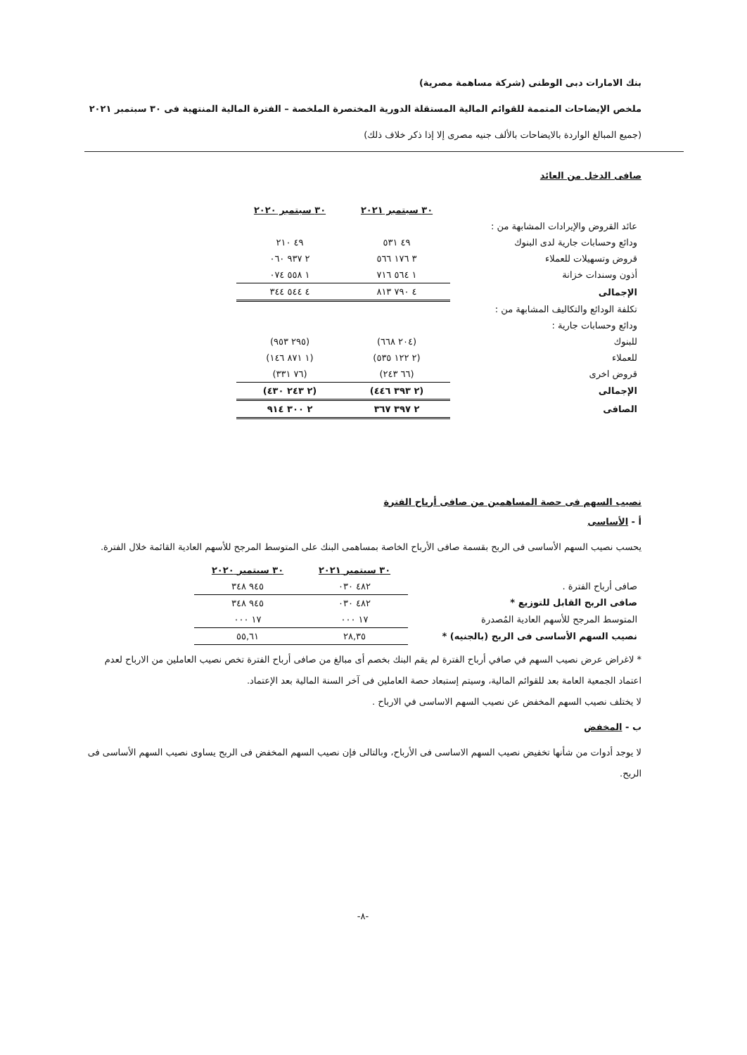بنك الامارات دبى الوطنى (شركة مساهمة مصرية)
ملخص الإيضاحات المتممة للقوائم المالية المستقلة الدورية المختصرة الملخصة – الفترة المالية المنتهية فى ٣٠ سبتمبر ٢٠٢١
(جميع المبالغ الواردة بالايضاحات بالألف جنيه مصرى إلا إذا ذكر خلاف ذلك)
صافى الدخل من العائد
| | ٣٠ سبتمبر ٢٠٢١ | ٣٠ سبتمبر ٢٠٢٠ |
| --- | --- | --- |
| عائد القروض والإيرادات المشابهة من : | | |
| ودائع وحسابات جارية لدى البنوك | ٤٩ ٥٣١ | ٤٩ ٢١٠ |
| قروض وتسهيلات للعملاء | ٣ ١٧٦ ٥٦٦ | ٢ ٩٣٧ ٠٦٠ |
| أذون وسندات خزانة | ١ ٥٦٤ ٧١٦ | ١ ٥٥٨ ٠٧٤ |
| الإجمالى | ٤ ٧٩٠ ٨١٣ | ٤ ٥٤٤ ٣٤٤ |
| تكلفة الودائع والتكاليف المشابهة من : | | |
| ودائع وحسابات جارية : | | |
| للبنوك | (٢٠٤ ٦٦٨) | (٢٩٥ ٩٥٣) |
| للعملاء | (٢ ١٢٢ ٥٣٥) | (١ ٨٧١ ١٤٦) |
| قروض اخرى | (٦٦ ٢٤٣) | (٧٦ ٣٣١) |
| الإجمالى | (٢ ٣٩٣ ٤٤٦) | (٢ ٢٤٣ ٤٣٠) |
| الصافى | ٢ ٣٩٧ ٣٦٧ | ٢ ٣٠٠ ٩١٤ |
نصيب السهم فى حصة المساهمين من صافى أرباح الفترة
أ - الأساسى
يحسب نصيب السهم الأساسى فى الربح بقسمة صافى الأرباح الخاصة بمساهمى البنك على المتوسط المرجح للأسهم العادية القائمة خلال الفترة.
| | ٣٠ سبتمبر ٢٠٢١ | ٣٠ سبتمبر ٢٠٢٠ |
| --- | --- | --- |
| صافى أرباح الفترة . | ٤٨٢ ٠٣٠ | ٩٤٥ ٣٤٨ |
| صافى الربح القابل للتوزيع * | ٤٨٢ ٠٣٠ | ٩٤٥ ٣٤٨ |
| المتوسط المرجح للأسهم العادية المُصدرة | ١٧ ٠٠٠ | ١٧ ٠٠٠ |
| نصيب السهم الأساسى فى الربح (بالجنيه) * | ٢٨,٣٥ | ٥٥,٦١ |
* لاغراض عرض نصيب السهم في صافي أرباح الفترة لم يقم البنك بخصم أى مبالغ من صافى أرباح الفترة تخص نصيب العاملين من الارباح لعدم اعتماد الجمعية العامة بعد للقوائم المالية، وسيتم إستبعاد حصة العاملين فى آخر السنة المالية بعد الإعتماد.
لا يختلف نصيب السهم المخفض عن نصيب السهم الاساسى في الارباح .
ب - المخفض
لا يوجد أدوات من شأنها تخفيض نصيب السهم الاساسى فى الأرباح، وبالتالى فإن نصيب السهم المخفض فى الربح يساوى نصيب السهم الأساسى فى الربح.
-٨-